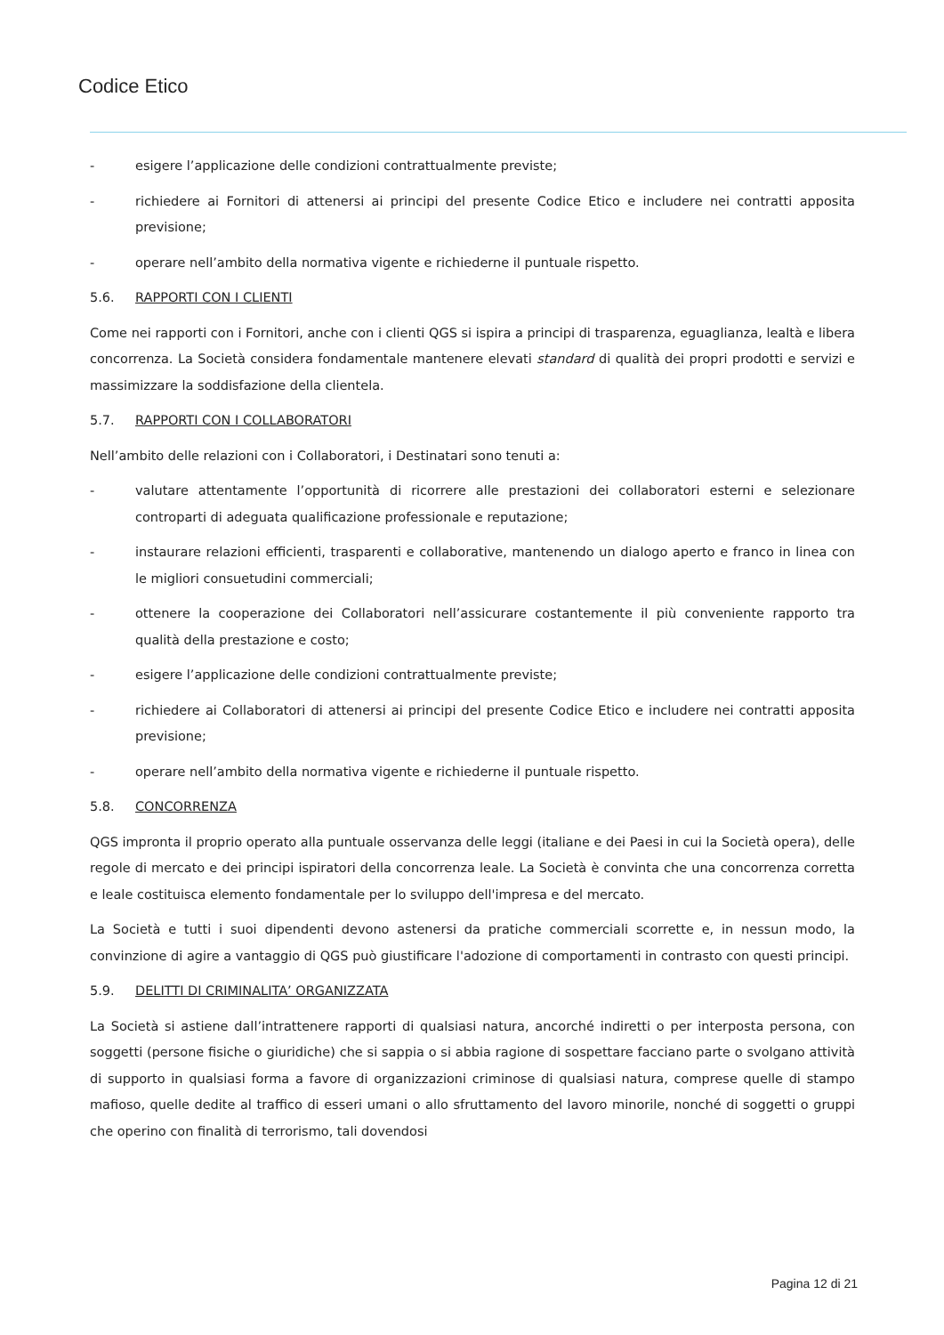Codice Etico
- esigere l’applicazione delle condizioni contrattualmente previste;
- richiedere ai Fornitori di attenersi ai principi del presente Codice Etico e includere nei contratti apposita previsione;
- operare nell’ambito della normativa vigente e richiederne il puntuale rispetto.
5.6. RAPPORTI CON I CLIENTI
Come nei rapporti con i Fornitori, anche con i clienti QGS si ispira a principi di trasparenza, eguaglianza, lealtà e libera concorrenza. La Società considera fondamentale mantenere elevati standard di qualità dei propri prodotti e servizi e massimizzare la soddisfazione della clientela.
5.7. RAPPORTI CON I COLLABORATORI
Nell’ambito delle relazioni con i Collaboratori, i Destinatari sono tenuti a:
- valutare attentamente l’opportunità di ricorrere alle prestazioni dei collaboratori esterni e selezionare controparti di adeguata qualificazione professionale e reputazione;
- instaurare relazioni efficienti, trasparenti e collaborative, mantenendo un dialogo aperto e franco in linea con le migliori consuetudini commerciali;
- ottenere la cooperazione dei Collaboratori nell’assicurare costantemente il più conveniente rapporto tra qualità della prestazione e costo;
- esigere l’applicazione delle condizioni contrattualmente previste;
- richiedere ai Collaboratori di attenersi ai principi del presente Codice Etico e includere nei contratti apposita previsione;
- operare nell’ambito della normativa vigente e richiederne il puntuale rispetto.
5.8. CONCORRENZA
QGS impronta il proprio operato alla puntuale osservanza delle leggi (italiane e dei Paesi in cui la Società opera), delle regole di mercato e dei principi ispiratori della concorrenza leale. La Società è convinta che una concorrenza corretta e leale costituisca elemento fondamentale per lo sviluppo dell'impresa e del mercato.
La Società e tutti i suoi dipendenti devono astenersi da pratiche commerciali scorrette e, in nessun modo, la convinzione di agire a vantaggio di QGS può giustificare l'adozione di comportamenti in contrasto con questi principi.
5.9. DELITTI DI CRIMINALITA’ ORGANIZZATA
La Società si astiene dall’intrattenere rapporti di qualsiasi natura, ancorché indiretti o per interposta persona, con soggetti (persone fisiche o giuridiche) che si sappia o si abbia ragione di sospettare facciano parte o svolgano attività di supporto in qualsiasi forma a favore di organizzazioni criminose di qualsiasi natura, comprese quelle di stampo mafioso, quelle dedite al traffico di esseri umani o allo sfruttamento del lavoro minorile, nonché di soggetti o gruppi che operino con finalità di terrorismo, tali dovendosi
Pagina 12 di 21